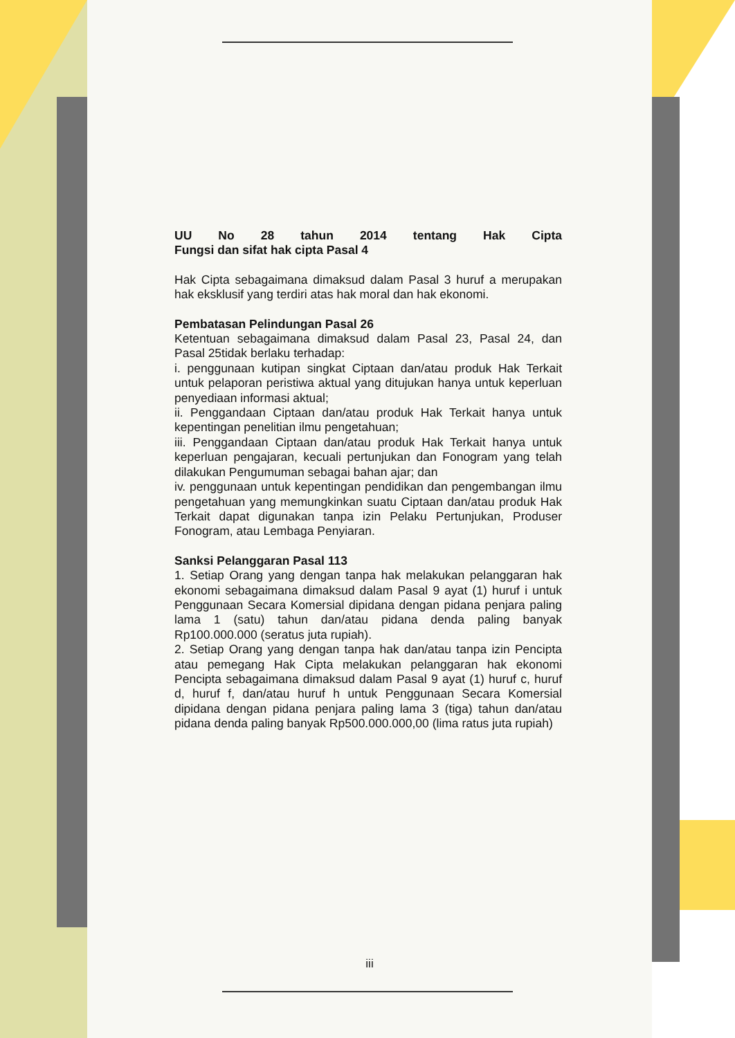UU No 28 tahun 2014 tentang Hak Cipta
Fungsi dan sifat hak cipta Pasal 4
Hak Cipta sebagaimana dimaksud dalam Pasal 3 huruf a merupakan hak eksklusif yang terdiri atas hak moral dan hak ekonomi.
Pembatasan Pelindungan Pasal 26
Ketentuan sebagaimana dimaksud dalam Pasal 23, Pasal 24, dan Pasal 25tidak berlaku terhadap:
i. penggunaan kutipan singkat Ciptaan dan/atau produk Hak Terkait untuk pelaporan peristiwa aktual yang ditujukan hanya untuk keperluan penyediaan informasi aktual;
ii. Penggandaan Ciptaan dan/atau produk Hak Terkait hanya untuk kepentingan penelitian ilmu pengetahuan;
iii. Penggandaan Ciptaan dan/atau produk Hak Terkait hanya untuk keperluan pengajaran, kecuali pertunjukan dan Fonogram yang telah dilakukan Pengumuman sebagai bahan ajar; dan
iv. penggunaan untuk kepentingan pendidikan dan pengembangan ilmu pengetahuan yang memungkinkan suatu Ciptaan dan/atau produk Hak Terkait dapat digunakan tanpa izin Pelaku Pertunjukan, Produser Fonogram, atau Lembaga Penyiaran.
Sanksi Pelanggaran Pasal 113
1. Setiap Orang yang dengan tanpa hak melakukan pelanggaran hak ekonomi sebagaimana dimaksud dalam Pasal 9 ayat (1) huruf i untuk Penggunaan Secara Komersial dipidana dengan pidana penjara paling lama 1 (satu) tahun dan/atau pidana denda paling banyak Rp100.000.000 (seratus juta rupiah).
2. Setiap Orang yang dengan tanpa hak dan/atau tanpa izin Pencipta atau pemegang Hak Cipta melakukan pelanggaran hak ekonomi Pencipta sebagaimana dimaksud dalam Pasal 9 ayat (1) huruf c, huruf d, huruf f, dan/atau huruf h untuk Penggunaan Secara Komersial dipidana dengan pidana penjara paling lama 3 (tiga) tahun dan/atau pidana denda paling banyak Rp500.000.000,00 (lima ratus juta rupiah)
iii